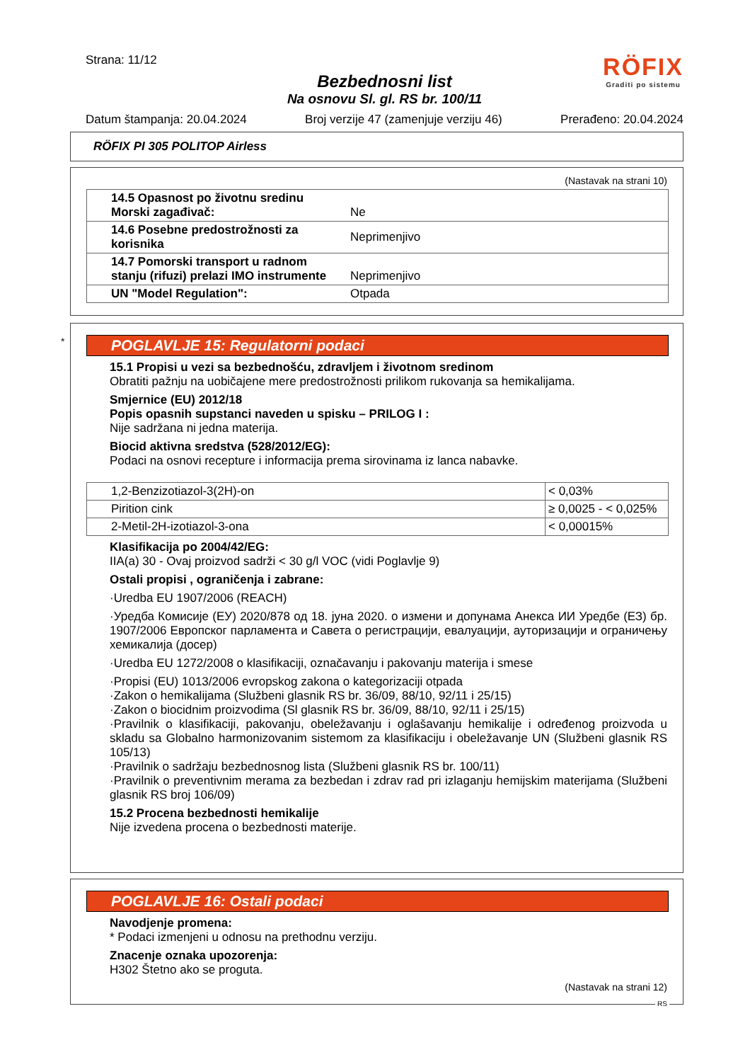Strana: 11/12
RÖFIX
Graditi po sistemu
Bezbednosni list
Na osnovu Sl. gl. RS br. 100/11
Datum štampanja: 20.04.2024 Broj verzije 47 (zamenjuje verziju 46) Prerađeno: 20.04.2024
RÖFIX PI 305 POLITOP Airless
(Nastavak na strani 10)
| 14.5 Opasnost po životnu sredinu Morski zagađivač: | Ne |
| 14.6 Posebne predostrožnosti za korisnika | Neprimenjivo |
| 14.7 Pomorski transport u radnom stanju (rifuzi) prelazi IMO instrumente | Neprimenjivo |
| UN "Model Regulation": | Otpada |
*
POGLAVLJE 15: Regulatorni podaci
15.1 Propisi u vezi sa bezbednošću, zdravljem i životnom sredinom
Obratiti pažnju na uobičajene mere predostrožnosti prilikom rukovanja sa hemikalijama.
Smjernice (EU) 2012/18
Popis opasnih supstanci naveden u spisku – PRILOG I :
Nije sadržana ni jedna materija.
Biocid aktivna sredstva (528/2012/EG):
Podaci na osnovi recepture i informacija prema sirovinama iz lanca nabavke.
| 1,2-Benzizotiazol-3(2H)-on | < 0,03% |
| Pirition cink | ≥ 0,0025 - < 0,025% |
| 2-Metil-2H-izotiazol-3-ona | < 0,00015% |
Klasifikacija po 2004/42/EG:
IIA(a) 30 - Ovaj proizvod sadrži < 30 g/l VOC (vidi Poglavlje 9)
Ostali propisi , ograničenja i zabrane:
·Uredba EU 1907/2006 (REACH)
·Уредба Комисије (ЕУ) 2020/878 од 18. јуна 2020. о измени и допунама Анекса ИИ Уредбе (ЕЗ) бр. 1907/2006 Европског парламента и Савета о регистрацији, евалуацији, ауторизацији и ограничењу хемикалија (досер)
·Uredba EU 1272/2008 o klasifikaciji, označavanju i pakovanju materija i smese
·Propisi (EU) 1013/2006 evropskog zakona o kategorizaciji otpada
·Zakon o hemikalijama (Službeni glasnik RS br. 36/09, 88/10, 92/11 i 25/15)
·Zakon o biocidnim proizvodima (Sl glasnik RS br. 36/09, 88/10, 92/11 i 25/15)
·Pravilnik o klasifikaciji, pakovanju, obeležavanju i oglašavanju hemikalije i određenog proizvoda u skladu sa Globalno harmonizovanim sistemom za klasifikaciju i obeležavanje UN (Službeni glasnik RS 105/13)
·Pravilnik o sadržaju bezbednosnog lista (Službeni glasnik RS br. 100/11)
·Pravilnik o preventivnim merama za bezbedan i zdrav rad pri izlaganju hemijskim materijama (Službeni glasnik RS broj 106/09)
15.2 Procena bezbednosti hemikalije
Nije izvedena procena o bezbednosti materije.
POGLAVLJE 16: Ostali podaci
Navodjenje promena:
* Podaci izmenjeni u odnosu na prethodnu verziju.
Znacenje oznaka upozorenja:
H302 Štetno ako se proguta.
(Nastavak na strani 12)
RS